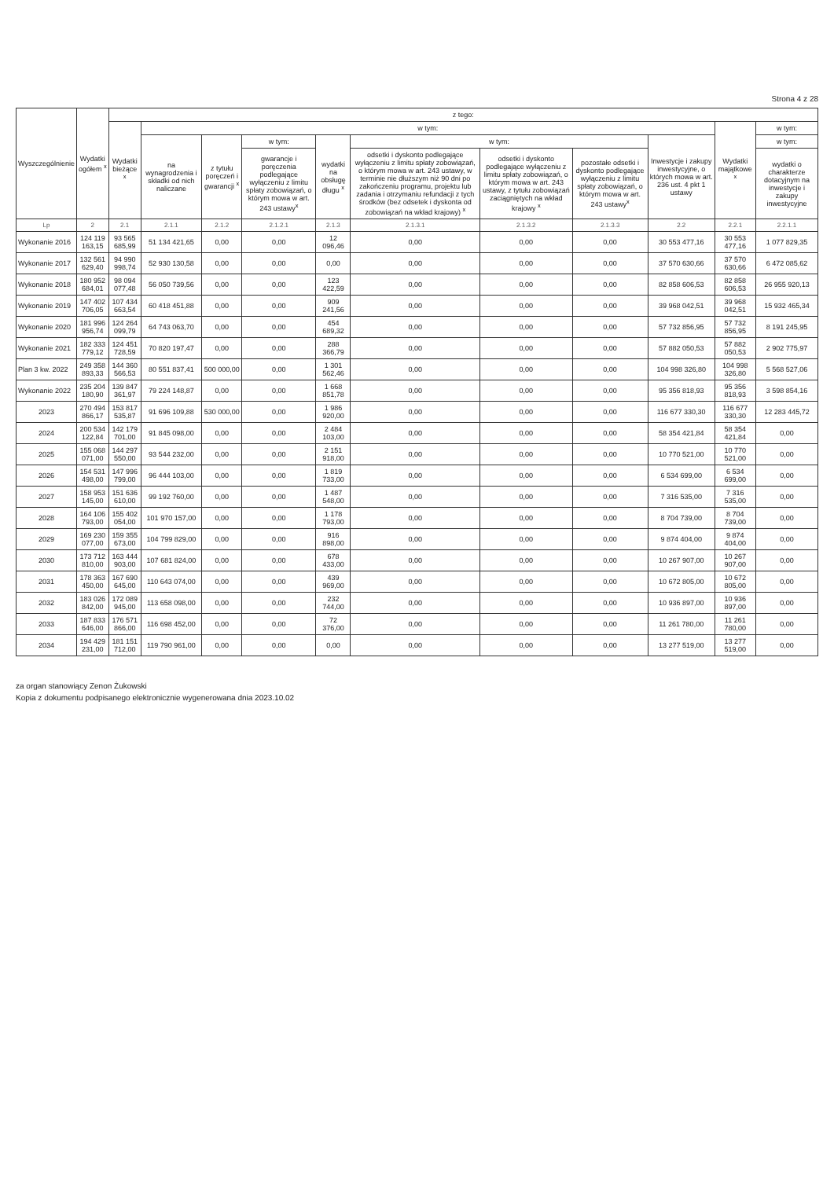Strona 4 z 28
| Wyszczególnienie | Wydatki ogółem <sup>x</sup> | z tego: | | | | | | | | | | |
| --- | --- | --- | --- | --- | --- | --- | --- | --- | --- | --- | --- | --- |
| | | Wydatki bieżące <sup>x</sup> | w tym: | | | | | | | | Wydatki majątkowe <sup>x</sup> | w tym: |
| | | | na wynagrodzenia i składki od nich naliczane | z tytułu poręczeń i gwarancji <sup>x</sup> | w tym: | wydatki na obsługę długu <sup>x</sup> | w tym: | | | Inwestycje i zakupy inwestycyjne, o których mowa w art. 236 ust. 4 pkt 1 ustawy | | w tym: |
| | | | | | gwarancje i poręczenia podlegające wyłączeniu z limitu spłaty zobowiązań, o którym mowa w art. 243 ustawy<sup>x</sup> | | odsetki i dyskonto podlegające wyłączeniu z limitu spłaty zobowiązań, o którym mowa w art. 243 ustawy, w terminie nie dłuższym niż 90 dni po zakończeniu programu, projektu lub zadania i otrzymaniu refundacji z tych środków (bez odsetek i dyskonta od zobowiązań na wkład krajowy) <sup>x</sup> | odsetki i dyskonto podlegające wyłączeniu z limitu spłaty zobowiązań, o którym mowa w art. 243 ustawy, z tytułu zobowiązań zaciągniętych na wkład krajowy <sup>x</sup> | pozostałe odsetki i dyskonto podlegające wyłączeniu z limitu spłaty zobowiązań, o którym mowa w art. 243 ustawy<sup>x</sup> | | | wydatki o charakterze dotacyjnym na inwestycje i zakupy inwestycyjne |
| Lp | 2 | 2.1 | 2.1.1 | 2.1.2 | 2.1.2.1 | 2.1.3 | 2.1.3.1 | 2.1.3.2 | 2.1.3.3 | 2.2 | 2.2.1 | 2.2.1.1 |
| Wykonanie 2016 | 124 119 163,15 | 93 565 685,99 | 51 134 421,65 | 0,00 | 0,00 | 12 096,46 | 0,00 | 0,00 | 0,00 | 30 553 477,16 | 30 553 477,16 | 1 077 829,35 |
| Wykonanie 2017 | 132 561 629,40 | 94 990 998,74 | 52 930 130,58 | 0,00 | 0,00 | 0,00 | 0,00 | 0,00 | 0,00 | 37 570 630,66 | 37 570 630,66 | 6 472 085,62 |
| Wykonanie 2018 | 180 952 684,01 | 98 094 077,48 | 56 050 739,56 | 0,00 | 0,00 | 123 422,59 | 0,00 | 0,00 | 0,00 | 82 858 606,53 | 82 858 606,53 | 26 955 920,13 |
| Wykonanie 2019 | 147 402 706,05 | 107 434 663,54 | 60 418 451,88 | 0,00 | 0,00 | 909 241,56 | 0,00 | 0,00 | 0,00 | 39 968 042,51 | 39 968 042,51 | 15 932 465,34 |
| Wykonanie 2020 | 181 996 956,74 | 124 264 099,79 | 64 743 063,70 | 0,00 | 0,00 | 454 689,32 | 0,00 | 0,00 | 0,00 | 57 732 856,95 | 57 732 856,95 | 8 191 245,95 |
| Wykonanie 2021 | 182 333 779,12 | 124 451 728,59 | 70 820 197,47 | 0,00 | 0,00 | 288 366,79 | 0,00 | 0,00 | 0,00 | 57 882 050,53 | 57 882 050,53 | 2 902 775,97 |
| Plan 3 kw. 2022 | 249 358 893,33 | 144 360 566,53 | 80 551 837,41 | 500 000,00 | 0,00 | 1 301 562,46 | 0,00 | 0,00 | 0,00 | 104 998 326,80 | 104 998 326,80 | 5 568 527,06 |
| Wykonanie 2022 | 235 204 180,90 | 139 847 361,97 | 79 224 148,87 | 0,00 | 0,00 | 1 668 851,78 | 0,00 | 0,00 | 0,00 | 95 356 818,93 | 95 356 818,93 | 3 598 854,16 |
| 2023 | 270 494 866,17 | 153 817 535,87 | 91 696 109,88 | 530 000,00 | 0,00 | 1 986 920,00 | 0,00 | 0,00 | 0,00 | 116 677 330,30 | 116 677 330,30 | 12 283 445,72 |
| 2024 | 200 534 122,84 | 142 179 701,00 | 91 845 098,00 | 0,00 | 0,00 | 2 484 103,00 | 0,00 | 0,00 | 0,00 | 58 354 421,84 | 58 354 421,84 | 0,00 |
| 2025 | 155 068 071,00 | 144 297 550,00 | 93 544 232,00 | 0,00 | 0,00 | 2 151 918,00 | 0,00 | 0,00 | 0,00 | 10 770 521,00 | 10 770 521,00 | 0,00 |
| 2026 | 154 531 498,00 | 147 996 799,00 | 96 444 103,00 | 0,00 | 0,00 | 1 819 733,00 | 0,00 | 0,00 | 0,00 | 6 534 699,00 | 6 534 699,00 | 0,00 |
| 2027 | 158 953 145,00 | 151 636 610,00 | 99 192 760,00 | 0,00 | 0,00 | 1 487 548,00 | 0,00 | 0,00 | 0,00 | 7 316 535,00 | 7 316 535,00 | 0,00 |
| 2028 | 164 106 793,00 | 155 402 054,00 | 101 970 157,00 | 0,00 | 0,00 | 1 178 793,00 | 0,00 | 0,00 | 0,00 | 8 704 739,00 | 8 704 739,00 | 0,00 |
| 2029 | 169 230 077,00 | 159 355 673,00 | 104 799 829,00 | 0,00 | 0,00 | 916 898,00 | 0,00 | 0,00 | 0,00 | 9 874 404,00 | 9 874 404,00 | 0,00 |
| 2030 | 173 712 810,00 | 163 444 903,00 | 107 681 824,00 | 0,00 | 0,00 | 678 433,00 | 0,00 | 0,00 | 0,00 | 10 267 907,00 | 10 267 907,00 | 0,00 |
| 2031 | 178 363 450,00 | 167 690 645,00 | 110 643 074,00 | 0,00 | 0,00 | 439 969,00 | 0,00 | 0,00 | 0,00 | 10 672 805,00 | 10 672 805,00 | 0,00 |
| 2032 | 183 026 842,00 | 172 089 945,00 | 113 658 098,00 | 0,00 | 0,00 | 232 744,00 | 0,00 | 0,00 | 0,00 | 10 936 897,00 | 10 936 897,00 | 0,00 |
| 2033 | 187 833 646,00 | 176 571 866,00 | 116 698 452,00 | 0,00 | 0,00 | 72 376,00 | 0,00 | 0,00 | 0,00 | 11 261 780,00 | 11 261 780,00 | 0,00 |
| 2034 | 194 429 231,00 | 181 151 712,00 | 119 790 961,00 | 0,00 | 0,00 | 0,00 | 0,00 | 0,00 | 0,00 | 13 277 519,00 | 13 277 519,00 | 0,00 |
za organ stanowiący Zenon Żukowski
Kopia z dokumentu podpisanego elektronicznie wygenerowana dnia 2023.10.02